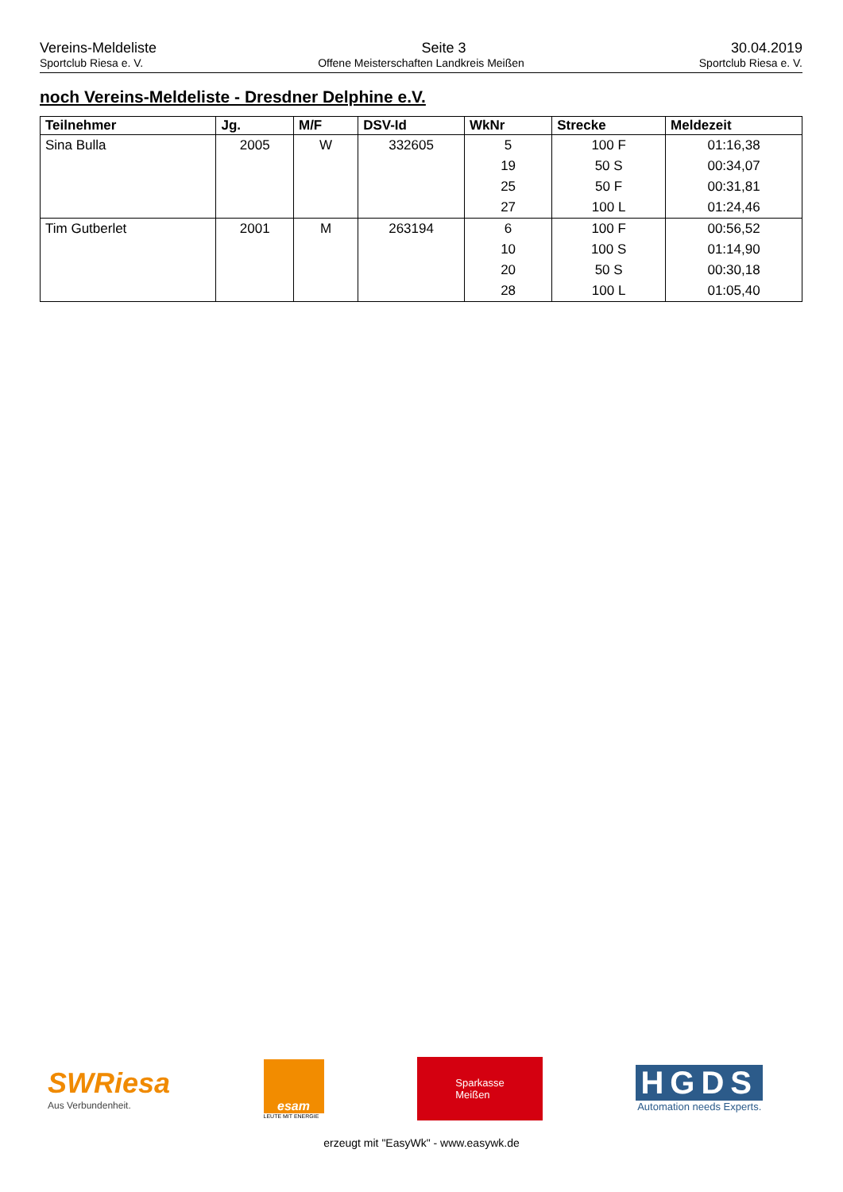Vereins-Meldeliste Seite 3 30.04.2019
Sportclub Riesa e. V. Offene Meisterschaften Landkreis Meißen Sportclub Riesa e. V.
noch Vereins-Meldeliste - Dresdner Delphine e.V.
| Teilnehmer | Jg. | M/F | DSV-Id | WkNr | Strecke | Meldezeit |
| --- | --- | --- | --- | --- | --- | --- |
| Sina Bulla | 2005 | W | 332605 | 5 | 100 F | 01:16,38 |
| | | | | 19 | 50 S | 00:34,07 |
| | | | | 25 | 50 F | 00:31,81 |
| | | | | 27 | 100 L | 01:24,46 |
| Tim Gutberlet | 2001 | M | 263194 | 6 | 100 F | 00:56,52 |
| | | | | 10 | 100 S | 01:14,90 |
| | | | | 20 | 50 S | 00:30,18 |
| | | | | 28 | 100 L | 01:05,40 |
SWRiesa
Aus Verbundenheit.
esam
LEUTE MIT ENERGIE
Sparkasse
Meißen
HGDS
Automation needs Experts.
erzeugt mit "EasyWk" - www.easywk.de